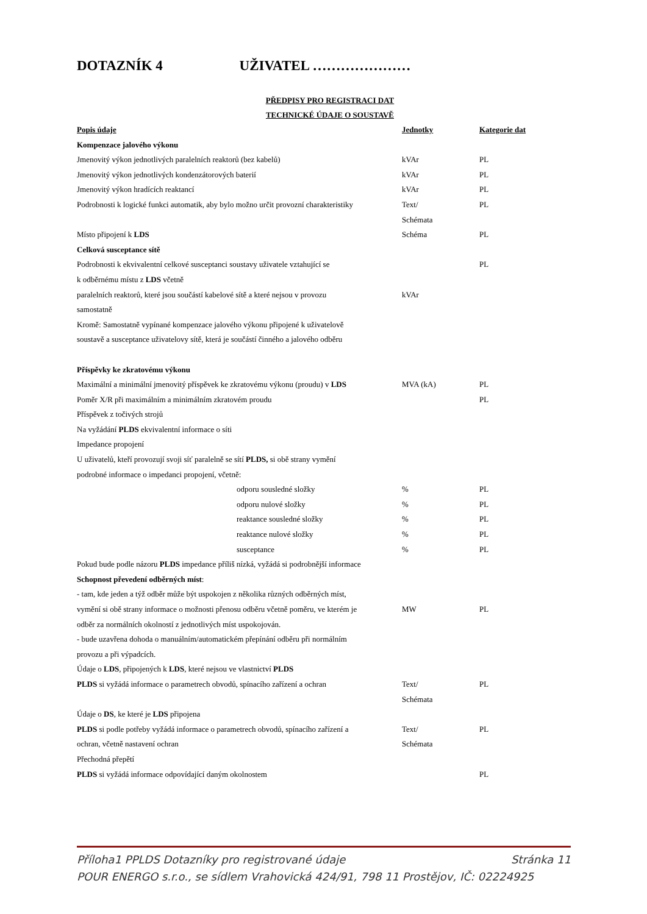DOTAZNÍK 4 UŽIVATEL …………………
PŘEDPISY PRO REGISTRACI DAT
TECHNICKÉ ÚDAJE O SOUSTAVĚ
| Popis údaje | Jednotky | Kategorie dat |
| --- | --- | --- |
| Kompenzace jalového výkonu | | |
| Jmenovitý výkon jednotlivých paralelních reaktorů (bez kabelů) | kVAr | PL |
| Jmenovitý výkon jednotlivých kondenzátorových baterií | kVAr | PL |
| Jmenovitý výkon hradících reaktancí | kVAr | PL |
| Podrobnosti k logické funkci automatik, aby bylo možno určit provozní charakteristiky | Text/ Schémata | PL |
| Místo připojení k LDS | Schéma | PL |
| Celková susceptance sítě | | |
| Podrobnosti k ekvivalentní celkové susceptanci soustavy uživatele vztahující se k odběrnému místu z LDS včetně | | PL |
| paralelních reaktorů, které jsou součástí kabelové sítě a které nejsou v provozu samostatně | kVAr | |
| Kromě: Samostatně vypínané kompenzace jalového výkonu připojené k uživatelově soustavě a susceptance uživatelovy sítě, která je součástí činného a jalového odběru | | |
| Příspěvky ke zkratovému výkonu | | |
| Maximální a minimální jmenovitý příspěvek ke zkratovému výkonu (proudu) v LDS | MVA (kA) | PL |
| Poměr X/R při maximálním a minimálním zkratovém proudu | | PL |
| Příspěvek z točivých strojů | | |
| Na vyžádání PLDS ekvivalentní informace o síti | | |
| Impedance propojení | | |
| U uživatelů, kteří provozují svoji síť paralelně se sítí PLDS, si obě strany vymění podrobné informace o impedanci propojení, včetně: | | |
| odporu sousledné složky | % | PL |
| odporu nulové složky | % | PL |
| reaktance sousledné složky | % | PL |
| reaktance nulové složky | % | PL |
| susceptance | % | PL |
| Pokud bude podle názoru PLDS impedance příliš nízká, vyžádá si podrobnější informace | | |
| Schopnost převedení odběrných míst : | | |
| - tam, kde jeden a týž odběr může být uspokojen z několika různých odběrných míst, | | |
| vymění si obě strany informace o možnosti přenosu odběru včetně poměru, ve kterém je odběr za normálních okolností z jednotlivých míst uspokojován. | MW | PL |
| - bude uzavřena dohoda o manuálním/automatickém přepínání odběru při normálním provozu a při výpadcích. | | |
| Údaje o LDS , připojených k LDS , které nejsou ve vlastnictví PLDS | | |
| PLDS si vyžádá informace o parametrech obvodů, spínacího zařízení a ochran | Text/ Schémata | PL |
| Údaje o DS , ke které je LDS připojena | | |
| PLDS si podle potřeby vyžádá informace o parametrech obvodů, spínacího zařízení a ochran, včetně nastavení ochran | Text/ Schémata | PL |
| Přechodná přepětí | | |
| PLDS si vyžádá informace odpovídající daným okolnostem | | PL |
Stránka 11 Příloha1 PPLDS Dotazníky pro registrované údaje
POUR ENERGO s.r.o., se sídlem Vrahovická 424/91, 798 11 Prostějov, IČ: 02224925